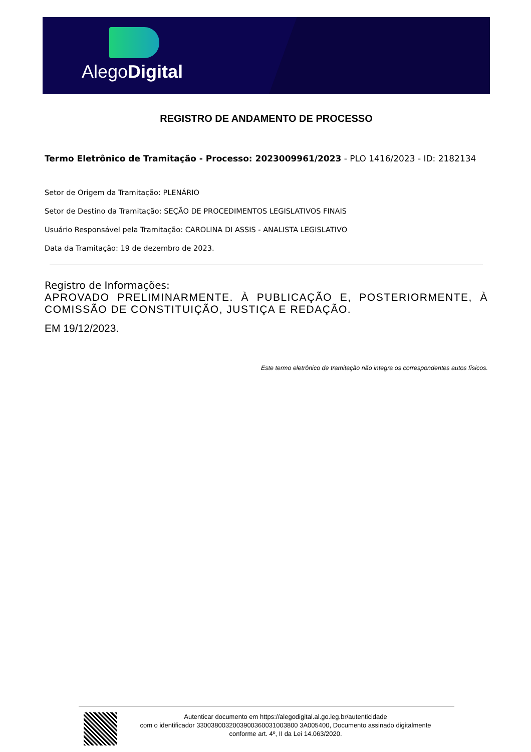AlegoDigital
REGISTRO DE ANDAMENTO DE PROCESSO
Termo Eletrônico de Tramitação - Processo: 2023009961/2023 - PLO 1416/2023 - ID: 2182134
Setor de Origem da Tramitação: PLENÁRIO
Setor de Destino da Tramitação: SEÇÃO DE PROCEDIMENTOS LEGISLATIVOS FINAIS
Usuário Responsável pela Tramitação: CAROLINA DI ASSIS - ANALISTA LEGISLATIVO
Data da Tramitação: 19 de dezembro de 2023.
Registro de Informações:
APROVADO PRELIMINARMENTE. À PUBLICAÇÃO E, POSTERIORMENTE, À COMISSÃO DE CONSTITUIÇÃO, JUSTIÇA E REDAÇÃO.
EM 19/12/2023.
Este termo eletrônico de tramitação não integra os correspondentes autos físicos.
Autenticar documento em https://alegodigital.al.go.leg.br/autenticidade
com o identificador 3300380032003900360031003800 3A005400, Documento assinado digitalmente
conforme art. 4º, II da Lei 14.063/2020.